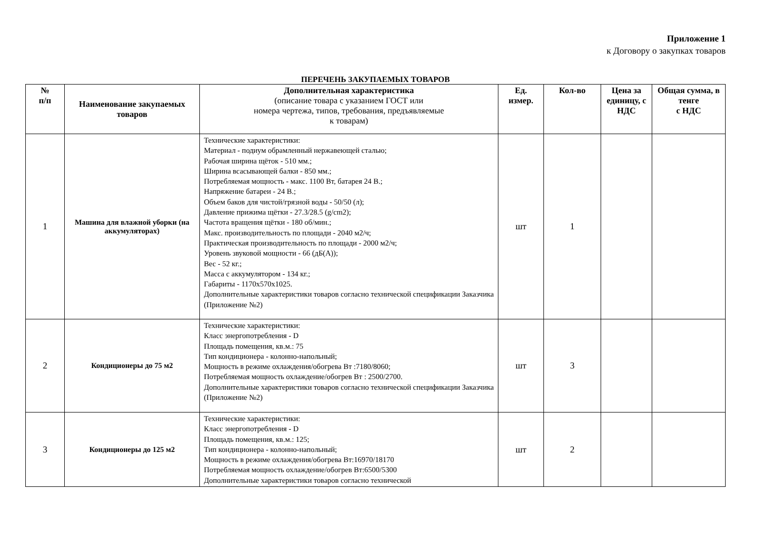Приложение 1
к Договору о закупках товаров
ПЕРЕЧЕНЬ ЗАКУПАЕМЫХ ТОВАРОВ
| № п/п | Наименование закупаемых товаров | Дополнительная характеристика (описание товара с указанием ГОСТ или номера чертежа, типов, требования, предъявляемые к товарам) | Ед. измер. | Кол-во | Цена за единицу, с НДС | Общая сумма, в тенге с НДС |
| --- | --- | --- | --- | --- | --- | --- |
| 1 | Машина для влажной уборки (на аккумуляторах) | Технические характеристики: Материал - подиум обрамленный нержавеющей сталью; Рабочая ширина щёток - 510 мм.; Ширина всасывающей балки - 850 мм.; Потребляемая мощность - макс. 1100 Вт, батарея 24 В.; Напряжение батареи - 24 В.; Объем баков для чистой/грязной воды - 50/50 (л); Давление прижима щётки - 27.3/28.5 (g/cm2); Частота вращения щётки - 180 об/мин.; Макс. производительность по площади - 2040 м2/ч; Практическая производительность по площади - 2000 м2/ч; Уровень звуковой мощности - 66 (дБ(А)); Вес - 52 кг.; Масса с аккумулятором - 134 кг.; Габариты - 1170x570x1025. Дополнительные характеристики товаров согласно технической спецификации Заказчика (Приложение №2) | шт | 1 | | |
| 2 | Кондиционеры до 75 м2 | Технические характеристики: Класс энергопотребления - D Площадь помещения, кв.м.: 75 Тип кондиционера - колонно-напольный; Мощность в режиме охлаждения/обогрева Вт :7180/8060; Потребляемая мощность охлаждение/обогрев Вт : 2500/2700. Дополнительные характеристики товаров согласно технической спецификации Заказчика (Приложение №2) | шт | 3 | | |
| 3 | Кондиционеры до 125 м2 | Технические характеристики: Класс энергопотребления - D Площадь помещения, кв.м.: 125; Тип кондиционера - колонно-напольный; Мощность в режиме охлаждения/обогрева Вт:16970/18170 Потребляемая мощность охлаждение/обогрев Вт:6500/5300 Дополнительные характеристики товаров согласно технической | шт | 2 | | |